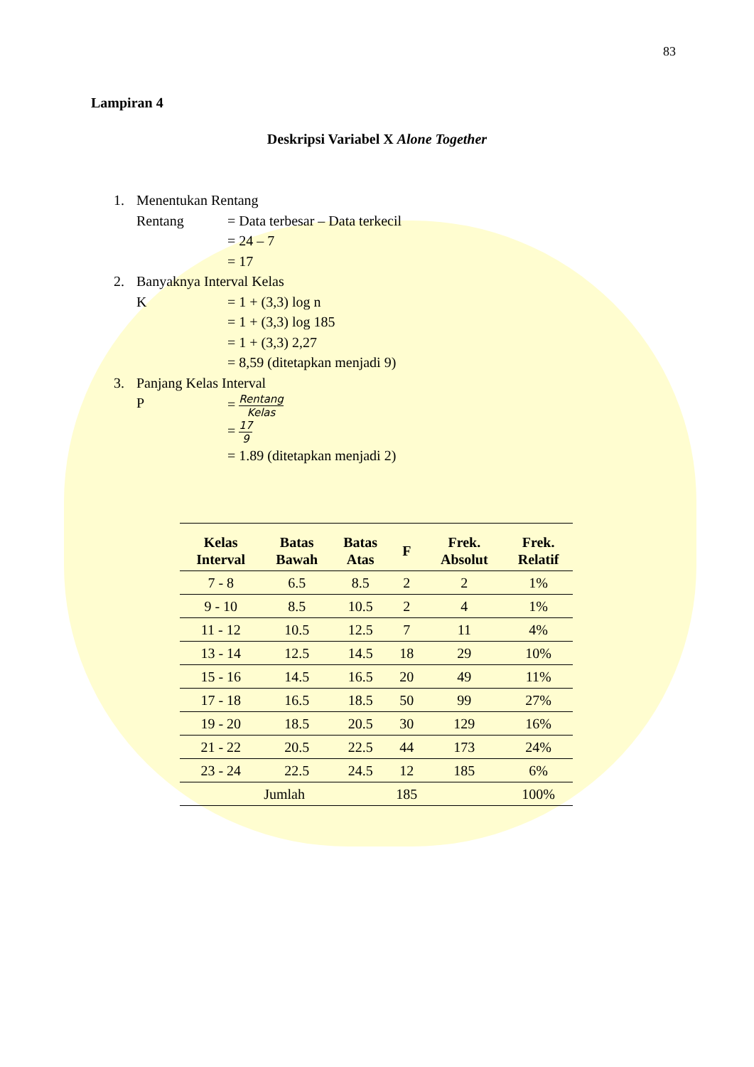83
Lampiran 4
Deskripsi Variabel X Alone Together
1. Menentukan Rentang
Rentang = Data terbesar – Data terkecil
= 24 – 7
= 17
2. Banyaknya Interval Kelas
K = 1 + (3,3) log n
= 1 + (3,3) log 185
= 1 + (3,3) 2,27
= 8,59 (ditetapkan menjadi 9)
3. Panjang Kelas Interval
P = Rentang Kelas
= 17 9
= 1.89 (ditetapkan menjadi 2)
| Kelas Interval | Batas Bawah | Batas Atas | F | Frek. Absolut | Frek. Relatif |
| --- | --- | --- | --- | --- | --- |
| 7 - 8 | 6.5 | 8.5 | 2 | 2 | 1% |
| 9 - 10 | 8.5 | 10.5 | 2 | 4 | 1% |
| 11 - 12 | 10.5 | 12.5 | 7 | 11 | 4% |
| 13 - 14 | 12.5 | 14.5 | 18 | 29 | 10% |
| 15 - 16 | 14.5 | 16.5 | 20 | 49 | 11% |
| 17 - 18 | 16.5 | 18.5 | 50 | 99 | 27% |
| 19 - 20 | 18.5 | 20.5 | 30 | 129 | 16% |
| 21 - 22 | 20.5 | 22.5 | 44 | 173 | 24% |
| 23 - 24 | 22.5 | 24.5 | 12 | 185 | 6% |
| Jumlah | | | 185 | | 100% |